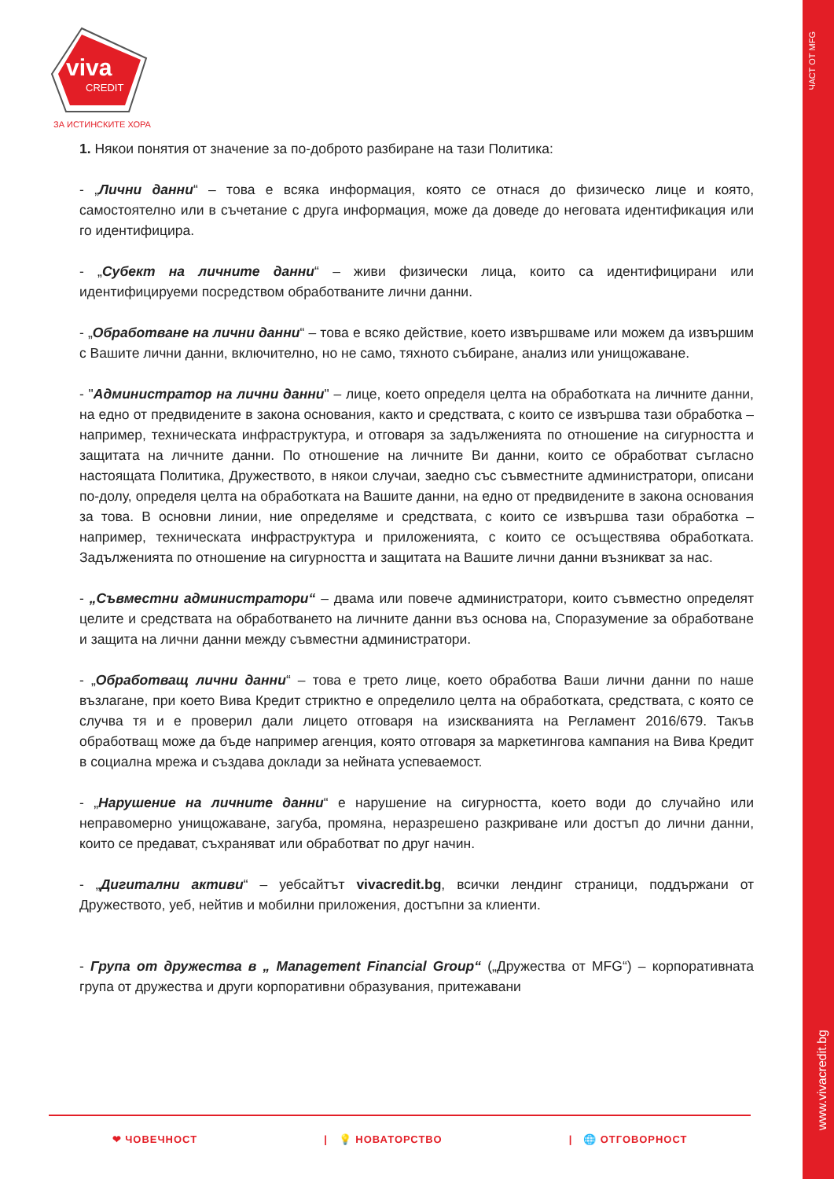viva
CREDIT
ЗА ИСТИНСКИТЕ ХОРА
ЧАСТ ОТ MFG
www.vivacredit.bg
1. Някои понятия от значение за по-доброто разбиране на тази Политика:
- „Лични данни“ – това е всяка информация, която се отнася до физическо лице и която, самостоятелно или в съчетание с друга информация, може да доведе до неговата идентификация или го идентифицира.
- „Субект на личните данни“ – живи физически лица, които са идентифицирани или идентифицируеми посредством обработваните лични данни.
- „Обработване на лични данни“ – това е всяко действие, което извършваме или можем да извършим с Вашите лични данни, включително, но не само, тяхното събиране, анализ или унищожаване.
- "Администратор на лични данни" – лице, което определя целта на обработката на личните данни, на едно от предвидените в закона основания, както и средствата, с които се извършва тази обработка – например, техническата инфраструктура, и отговаря за задълженията по отношение на сигурността и защитата на личните данни. По отношение на личните Ви данни, които се обработват съгласно настоящата Политика, Дружеството, в някои случаи, заедно със съвместните администратори, описани по-долу, определя целта на обработката на Вашите данни, на едно от предвидените в закона основания за това. В основни линии, ние определяме и средствата, с които се извършва тази обработка – например, техническата инфраструктура и приложенията, с които се осъществява обработката. Задълженията по отношение на сигурността и защитата на Вашите лични данни възникват за нас.
- „Съвместни администратори“ – двама или повече администратори, които съвместно определят целите и средствата на обработването на личните данни въз основа на, Споразумение за обработване и защита на лични данни между съвместни администратори.
- „Обработващ лични данни“ – това е трето лице, което обработва Ваши лични данни по наше възлагане, при което Вива Кредит стриктно е определило целта на обработката, средствата, с която се случва тя и е проверил дали лицето отговаря на изискванията на Регламент 2016/679. Такъв обработващ може да бъде например агенция, която отговаря за маркетингова кампания на Вива Кредит в социална мрежа и създава доклади за нейната успеваемост.
- „Нарушение на личните данни“ е нарушение на сигурността, което води до случайно или неправомерно унищожаване, загуба, промяна, неразрешено разкриване или достъп до лични данни, които се предават, съхраняват или обработват по друг начин.
- „Дигитални активи“ – уебсайтът vivacredit.bg, всички лендинг страници, поддържани от Дружеството, уеб, нейтив и мобилни приложения, достъпни за клиенти.
- Група от дружества в „ Management Financial Group“ („Дружества от MFG“) – корпоративната група от дружества и други корпоративни образувания, притежавани
❤ ЧОВЕЧНОСТ | 💡 НОВАТОРСТВО | 🌐 ОТГОВОРНОСТ